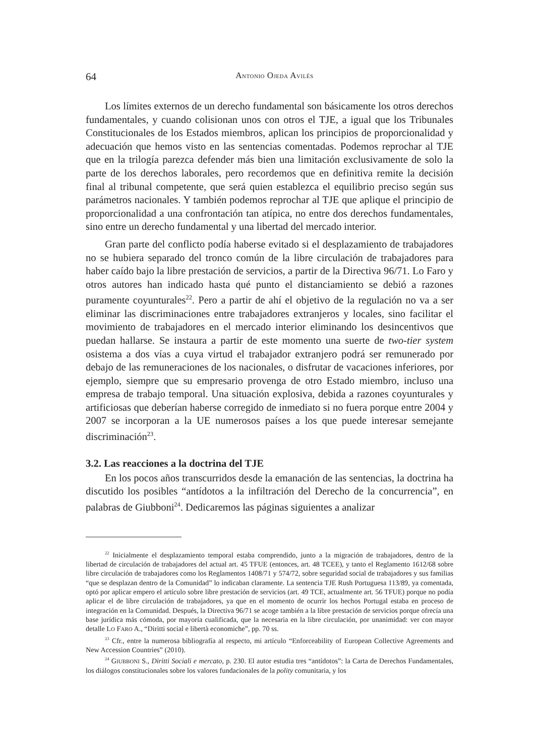64 ANTONIO OJEDA AVILÉS
Los límites externos de un derecho fundamental son básicamente los otros derechos fundamentales, y cuando colisionan unos con otros el TJE, a igual que los Tribunales Constitucionales de los Estados miembros, aplican los principios de proporcionalidad y adecuación que hemos visto en las sentencias comentadas. Podemos reprochar al TJE que en la trilogía parezca defender más bien una limitación exclusivamente de solo la parte de los derechos laborales, pero recordemos que en definitiva remite la decisión final al tribunal competente, que será quien establezca el equilibrio preciso según sus parámetros nacionales. Y también podemos reprochar al TJE que aplique el principio de proporcionalidad a una confrontación tan atípica, no entre dos derechos fundamentales, sino entre un derecho fundamental y una libertad del mercado interior.
Gran parte del conflicto podía haberse evitado si el desplazamiento de trabajadores no se hubiera separado del tronco común de la libre circulación de trabajadores para haber caído bajo la libre prestación de servicios, a partir de la Directiva 96/71. Lo Faro y otros autores han indicado hasta qué punto el distanciamiento se debió a razones puramente coyunturales<sup>22</sup>. Pero a partir de ahí el objetivo de la regulación no va a ser eliminar las discriminaciones entre trabajadores extranjeros y locales, sino facilitar el movimiento de trabajadores en el mercado interior eliminando los desincentivos que puedan hallarse. Se instaura a partir de este momento una suerte de two-tier system osistema a dos vías a cuya virtud el trabajador extranjero podrá ser remunerado por debajo de las remuneraciones de los nacionales, o disfrutar de vacaciones inferiores, por ejemplo, siempre que su empresario provenga de otro Estado miembro, incluso una empresa de trabajo temporal. Una situación explosiva, debida a razones coyunturales y artificiosas que deberían haberse corregido de inmediato si no fuera porque entre 2004 y 2007 se incorporan a la UE numerosos países a los que puede interesar semejante discriminación<sup>23</sup>.
3.2. Las reacciones a la doctrina del TJE
En los pocos años transcurridos desde la emanación de las sentencias, la doctrina ha discutido los posibles “antídotos a la infiltración del Derecho de la concurrencia”, en palabras de Giubboni<sup>24</sup>. Dedicaremos las páginas siguientes a analizar
<sup>22</sup> Inicialmente el desplazamiento temporal estaba comprendido, junto a la migración de trabajadores, dentro de la libertad de circulación de trabajadores del actual art. 45 TFUE (entonces, art. 48 TCEE), y tanto el Reglamento 1612/68 sobre libre circulación de trabajadores como los Reglamentos 1408/71 y 574/72, sobre seguridad social de trabajadores y sus familias “que se desplazan dentro de la Comunidad” lo indicaban claramente. La sentencia TJE Rush Portuguesa 113/89, ya comentada, optó por aplicar empero el artículo sobre libre prestación de servicios (art. 49 TCE, actualmente art. 56 TFUE) porque no podía aplicar el de libre circulación de trabajadores, ya que en el momento de ocurrir los hechos Portugal estaba en proceso de integración en la Comunidad. Después, la Directiva 96/71 se acoge también a la libre prestación de servicios porque ofrecía una base jurídica más cómoda, por mayoría cualificada, que la necesaria en la libre circulación, por unanimidad: ver con mayor detalle LO FARO A., “Diritti social e libertà economiche”, pp. 70 ss.
<sup>23</sup> Cfr., entre la numerosa bibliografía al respecto, mi artículo “Enforceability of European Collective Agreements and New Accession Countries” (2010).
<sup>24</sup> GIUBBONI S., Diritti Sociali e mercato, p. 230. El autor estudia tres “antídotos”: la Carta de Derechos Fundamentales, los diálogos constitucionales sobre los valores fundacionales de la polity comunitaria, y los